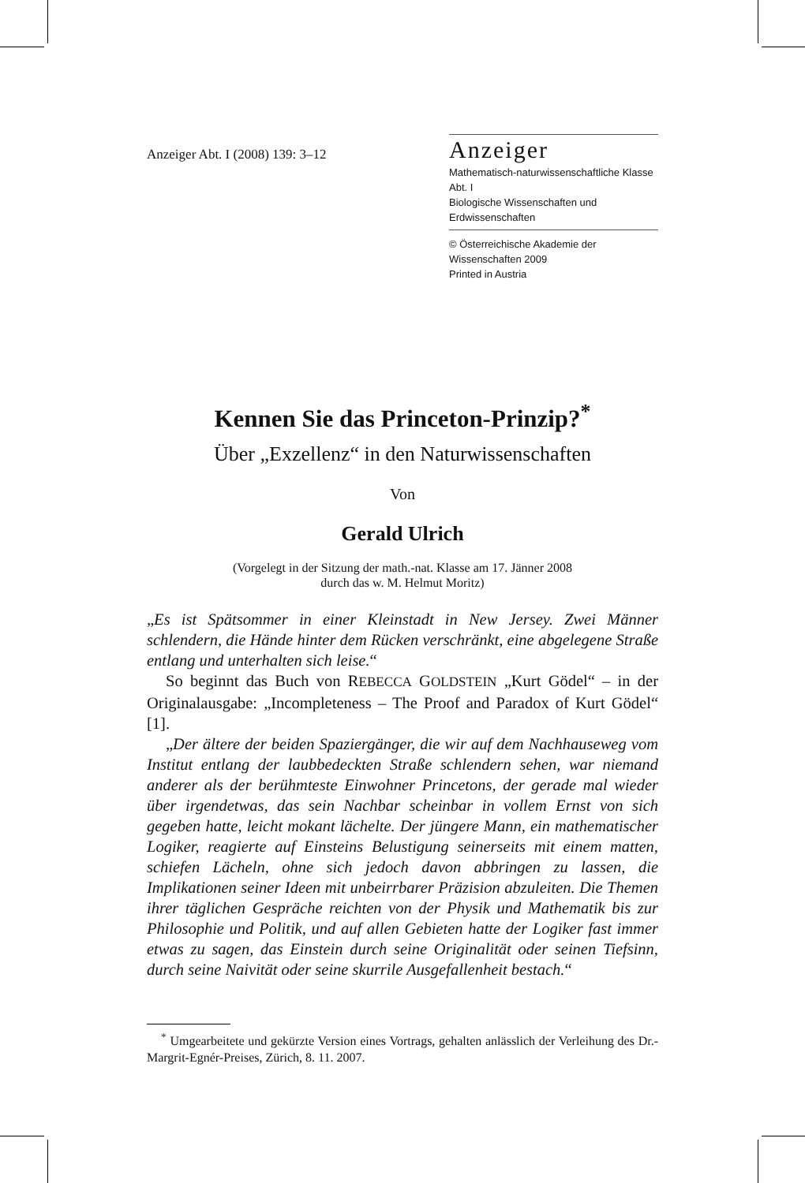Anzeiger Abt. I (2008) 139: 3–12
Anzeiger
Mathematisch-naturwissenschaftliche Klasse Abt. I
Biologische Wissenschaften und Erdwissenschaften
© Österreichische Akademie der Wissenschaften 2009
Printed in Austria
Kennen Sie das Princeton-Prinzip?<sup>*</sup>
Über „Exzellenz“ in den Naturwissenschaften
Von
Gerald Ulrich
(Vorgelegt in der Sitzung der math.-nat. Klasse am 17. Jänner 2008
durch das w. M. Helmut Moritz)
„Es ist Spätsommer in einer Kleinstadt in New Jersey. Zwei Männer schlendern, die Hände hinter dem Rücken verschränkt, eine abgelegene Straße entlang und unterhalten sich leise.“
So beginnt das Buch von REBECCA GOLDSTEIN „Kurt Gödel“ – in der Originalausgabe: „Incompleteness – The Proof and Paradox of Kurt Gödel“ [1].
„Der ältere der beiden Spaziergänger, die wir auf dem Nachhauseweg vom Institut entlang der laubbedeckten Straße schlendern sehen, war niemand anderer als der berühmteste Einwohner Princetons, der gerade mal wieder über irgendetwas, das sein Nachbar scheinbar in vollem Ernst von sich gegeben hatte, leicht mokant lächelte. Der jüngere Mann, ein mathematischer Logiker, reagierte auf Einsteins Belustigung seinerseits mit einem matten, schiefen Lächeln, ohne sich jedoch davon abbringen zu lassen, die Implikationen seiner Ideen mit unbeirrbarer Präzision abzuleiten. Die Themen ihrer täglichen Gespräche reichten von der Physik und Mathematik bis zur Philosophie und Politik, und auf allen Gebieten hatte der Logiker fast immer etwas zu sagen, das Einstein durch seine Originalität oder seinen Tiefsinn, durch seine Naivität oder seine skurrile Ausgefallenheit bestach.“
<sup>*</sup> Umgearbeitete und gekürzte Version eines Vortrags, gehalten anlässlich der Verleihung des Dr.-Margrit-Egnér-Preises, Zürich, 8. 11. 2007.